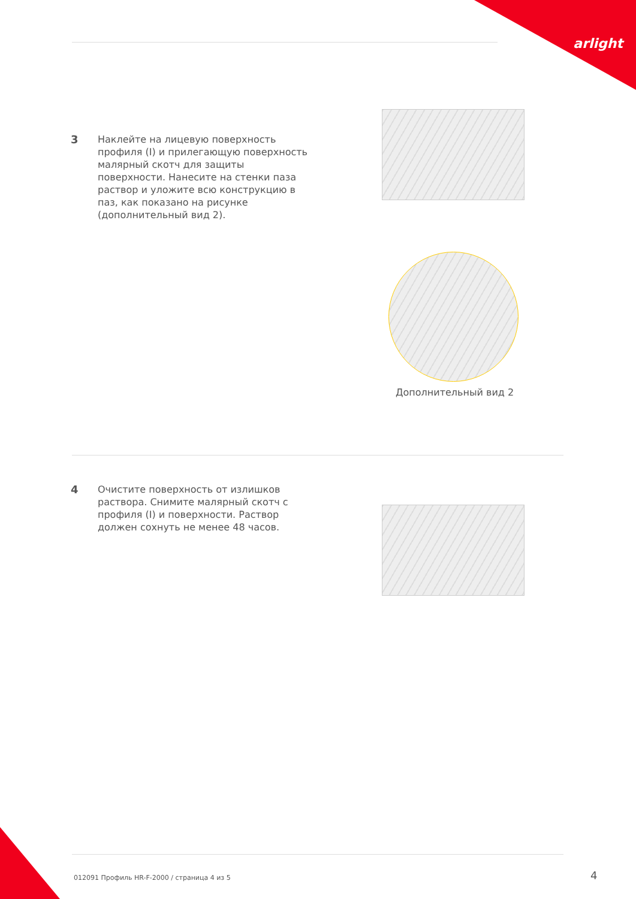arlight
3 Наклейте на лицевую поверхность профиля (I) и прилегающую поверхность малярный скотч для защиты поверхности. Нанесите на стенки паза раствор и уложите всю конструкцию в паз, как показано на рисунке (дополнительный вид 2).
Дополнительный вид 2
4 Очистите поверхность от излишков раствора. Снимите малярный скотч с профиля (I) и поверхности. Раствор должен сохнуть не менее 48 часов.
012091 Профиль HR-F-2000 / страница 4 из 5
4